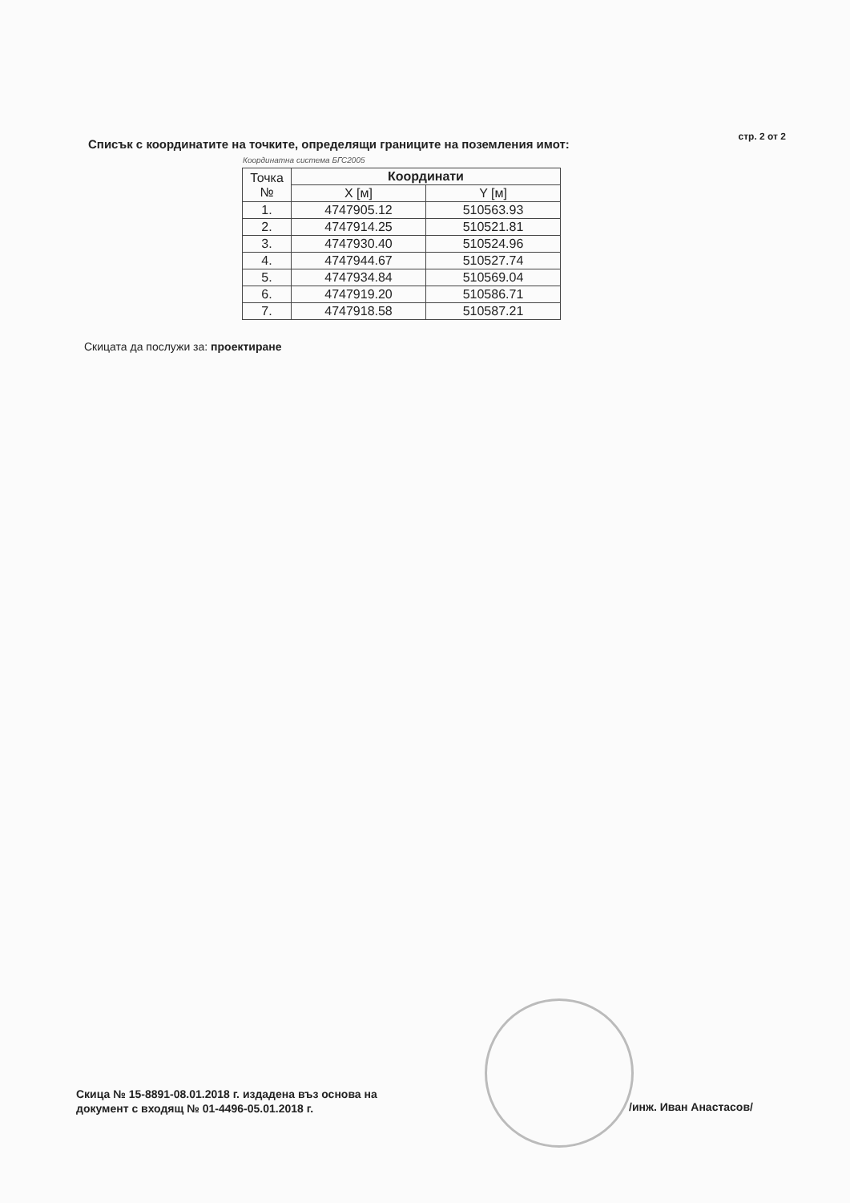Списък с координатите на точките, определящи границите на поземления имот:
стр. 2 от 2
Координатна система БГС2005
| Точка № | Координати | |
| --- | --- | --- |
| | X [м] | Y [м] |
| 1. | 4747905.12 | 510563.93 |
| 2. | 4747914.25 | 510521.81 |
| 3. | 4747930.40 | 510524.96 |
| 4. | 4747944.67 | 510527.74 |
| 5. | 4747934.84 | 510569.04 |
| 6. | 4747919.20 | 510586.71 |
| 7. | 4747918.58 | 510587.21 |
Скицата да послужи за: проектиране
Скица № 15-8891-08.01.2018 г. издадена въз основа на
документ с входящ № 01-4496-05.01.2018 г.
/инж. Иван Анастасов/